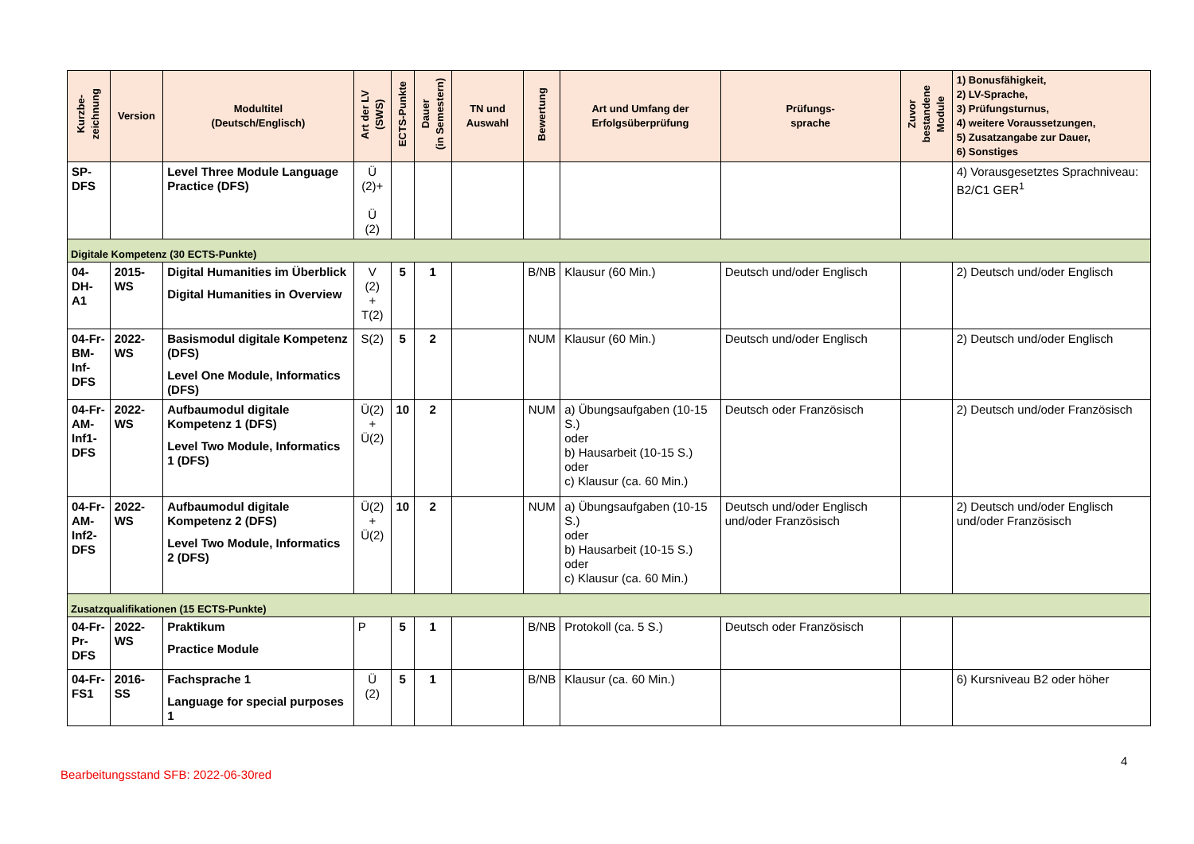| Kurzbe- zeichnung | Version | Modultitel (Deutsch/Englisch) | Art der LV (SWS) | ECTS-Punkte | Dauer (in Semestern) | TN und Auswahl | Bewertung | Art und Umfang der Erfolgsüberprüfung | Prüfungs- sprache | Zuvor bestandene Module | 1) Bonusfähigkeit, 2) LV-Sprache, 3) Prüfungsturnus, 4) weitere Voraussetzungen, 5) Zusatzangabe zur Dauer, 6) Sonstiges |
| --- | --- | --- | --- | --- | --- | --- | --- | --- | --- | --- | --- |
| SP- DFS | | Level Three Module Language Practice (DFS) | Ü (2)+ Ü (2) | | | | | | | | 4) Vorausgesetztes Sprachniveau: B2/C1 GER<sup>1</sup> |
| Digitale Kompetenz (30 ECTS-Punkte) | | | | | | | | | | | |
| 04-DH- A1 | 2015-WS | Digital Humanities im Überblick Digital Humanities in Overview | V (2) + T(2) | 5 | 1 | | B/NB | Klausur (60 Min.) | Deutsch und/oder Englisch | | 2) Deutsch und/oder Englisch |
| 04-Fr- BM- Inf- DFS | 2022-WS | Basismodul digitale Kompetenz (DFS) Level One Module, Informatics (DFS) | S(2) | 5 | 2 | | NUM | Klausur (60 Min.) | Deutsch und/oder Englisch | | 2) Deutsch und/oder Englisch |
| 04-Fr- AM- Inf1- DFS | 2022-WS | Aufbaumodul digitale Kompetenz 1 (DFS) Level Two Module, Informatics 1 (DFS) | Ü(2) + Ü(2) | 10 | 2 | | NUM | a) Übungsaufgaben (10-15 S.) oder b) Hausarbeit (10-15 S.) oder c) Klausur (ca. 60 Min.) | Deutsch oder Französisch | | 2) Deutsch und/oder Französisch |
| 04-Fr- AM- Inf2- DFS | 2022-WS | Aufbaumodul digitale Kompetenz 2 (DFS) Level Two Module, Informatics 2 (DFS) | Ü(2) + Ü(2) | 10 | 2 | | NUM | a) Übungsaufgaben (10-15 S.) oder b) Hausarbeit (10-15 S.) oder c) Klausur (ca. 60 Min.) | Deutsch und/oder Englisch und/oder Französisch | | 2) Deutsch und/oder Englisch und/oder Französisch |
| Zusatzqualifikationen (15 ECTS-Punkte) | | | | | | | | | | | |
| 04-Fr- Pr- DFS | 2022-WS | Praktikum Practice Module | P | 5 | 1 | | B/NB | Protokoll (ca. 5 S.) | Deutsch oder Französisch | | |
| 04-Fr- FS1 | 2016-SS | Fachsprache 1 Language for special purposes 1 | Ü (2) | 5 | 1 | | B/NB | Klausur (ca. 60 Min.) | | | 6) Kursniveau B2 oder höher |
4
Bearbeitungsstand SFB: 2022-06-30red